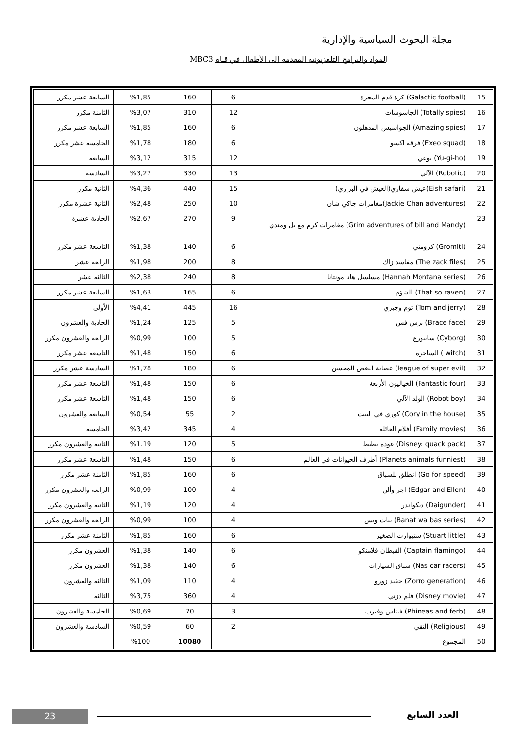مجلة البحوث السياسية والإدارية
المواد والبرامج التلفزيونية المقدمة إلى الأطفال في قناة MBC3
| 15 | (Galactic football) كرة قدم المجرة | 6 | 160 | %1,85 | السابعة عشر مكرر |
| 16 | (Totally spies) الجاسوسات | 12 | 310 | %3,07 | الثامنة مكرر |
| 17 | (Amazing spies) الجواسيس المذهلون | 6 | 160 | %1,85 | السابعة عشر مكرر |
| 18 | (Exeo squad) فرقة اكسو | 6 | 180 | %1,78 | الخامسة عشر مكرر |
| 19 | (Yu-gi-ho) يوغي | 12 | 315 | %3,12 | السابعة |
| 20 | (Robotic) الآلي | 13 | 330 | %3,27 | السادسة |
| 21 | (Eish safari)عيش سفاري(العيش في البراري) | 15 | 440 | %4,36 | الثانية مكرر |
| 22 | (Jackie Chan adventures)مغامرات جاكي شان | 10 | 250 | %2,48 | الثانية عشرة مكرر |
| 23 | (Grim adventures of bill and Mandy) مغامرات كرم مع بل ومندي | 9 | 270 | %2,67 | الحادية عشرة |
| 24 | (Gromiti) كرومتي | 6 | 140 | %1,38 | التاسعة عشر مكرر |
| 25 | (The zack files) مفاسد زاك | 8 | 200 | %1,98 | الرابعة عشر |
| 26 | (Hannah Montana series) مسلسل هانا مونتانا | 8 | 240 | %2,38 | الثالثة عشر |
| 27 | (That so raven) الشؤم | 6 | 165 | %1,63 | السابعة عشر مكرر |
| 28 | (Tom and jerry) توم وجيري | 16 | 445 | %4,41 | الأولى |
| 29 | (Brace face) برس فس | 5 | 125 | %1,24 | الحادية والعشرون |
| 30 | (Cyborg) سايبورغ | 5 | 100 | %0,99 | الرابعة والعشرون مكرر |
| 31 | (witch ) الساحرة | 6 | 150 | %1,48 | التاسعة عشر مكرر |
| 32 | (league of super evil) عصابة البغض المحسن | 6 | 180 | %1,78 | السادسة عشر مكرر |
| 33 | (Fantastic four) الخياليون الأربعة | 6 | 150 | %1,48 | التاسعة عشر مكرر |
| 34 | (Robot boy) الولد الآلي | 6 | 150 | %1,48 | التاسعة عشر مكرر |
| 35 | (Cory in the house) كوري في البيت | 2 | 55 | %0,54 | السابعة والعشرون |
| 36 | (Family movies) أفلام العائلة | 4 | 345 | %3,42 | الخامسة |
| 37 | (Disney: quack pack) عودة بطبط | 5 | 120 | %1.19 | الثانية والعشرون مكرر |
| 38 | (Planets animals funniest) أطرف الحيوانات في العالم | 6 | 150 | %1,48 | التاسعة عشر مكرر |
| 39 | (Go for speed) انطلق للسباق | 6 | 160 | %1,85 | الثامنة عشر مكرر |
| 40 | (Edgar and Ellen) اجر وألن | 4 | 100 | %0,99 | الرابعة والعشرون مكرر |
| 41 | (Daigunder) ديكواندر | 4 | 120 | %1,19 | الثانية والعشرون مكرر |
| 42 | (Banat wa bas series) بنات وبس | 4 | 100 | %0,99 | الرابعة والعشرون مكرر |
| 43 | (Stuart little) ستيوارت الصغير | 6 | 160 | %1,85 | الثامنة عشر مكرر |
| 44 | (Captain flamingo) القبطان فلامنكو | 6 | 140 | %1,38 | العشرون مكرر |
| 45 | (Nas car racers) سباق السيارات | 6 | 140 | %1,38 | العشرون مكرر |
| 46 | (Zorro generation) حفيد زورو | 4 | 110 | %1,09 | الثالثة والعشرون |
| 47 | (Disney movie) فلم دزني | 4 | 360 | %3,75 | الثالثة |
| 48 | (Phineas and ferb) فيناس وفيرب | 3 | 70 | %0,69 | الخامسة والعشرون |
| 49 | (Religious) التقي | 2 | 60 | %0,59 | السادسة والعشرون |
| 50 | المجموع | | 10080 | %100 | |
العدد السابع 23